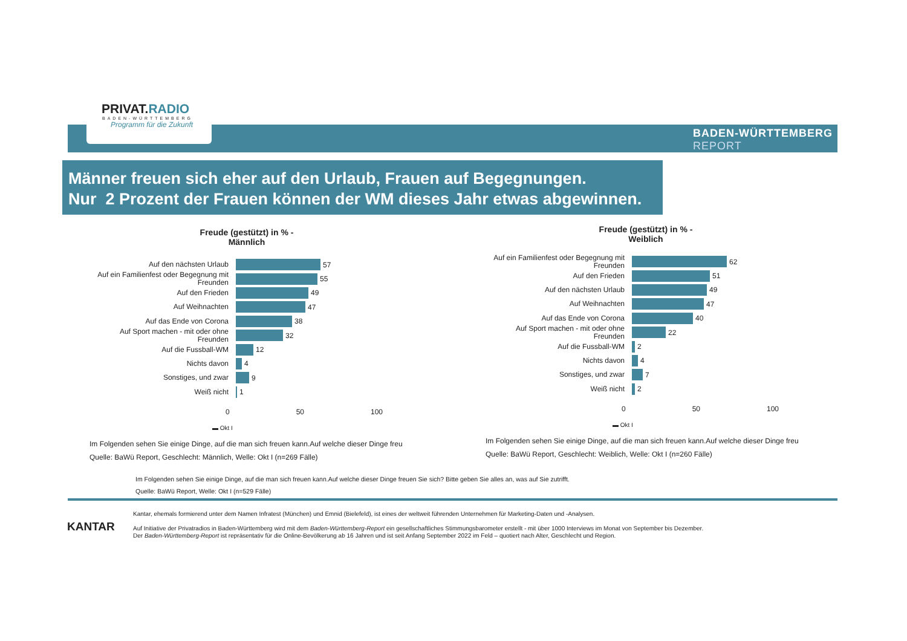PRIVAT.RADIO
BADEN-WÜRTTEMBERG
Programm für die Zukunft
BADEN-WÜRTTEMBERG
REPORT
Männer freuen sich eher auf den Urlaub, Frauen auf Begegnungen.
Nur 2 Prozent der Frauen können der WM dieses Jahr etwas abgewinnen.
Freude (gestützt) in % -
Männlich
Auf den nächsten Urlaub
57
Auf ein Familienfest oder Begegnung mit Freunden
55
Auf den Frieden
49
Auf Weihnachten
47
Auf das Ende von Corona
38
Auf Sport machen - mit oder ohne Freunden
32
Auf die Fussball-WM
12
Nichts davon
4
Sonstiges, und zwar
9
Weiß nicht
1
0 50 100
▬ Okt I
Im Folgenden sehen Sie einige Dinge, auf die man sich freuen kann.Auf welche dieser Dinge freu
Quelle: BaWü Report, Geschlecht: Männlich, Welle: Okt I (n=269 Fälle)
Freude (gestützt) in % -
Weiblich
Auf ein Familienfest oder Begegnung mit Freunden
62
Auf den Frieden
51
Auf den nächsten Urlaub
49
Auf Weihnachten
47
Auf das Ende von Corona
40
Auf Sport machen - mit oder ohne Freunden
22
Auf die Fussball-WM
2
Nichts davon
4
Sonstiges, und zwar
7
Weiß nicht
2
0 50 100
▬ Okt I
Im Folgenden sehen Sie einige Dinge, auf die man sich freuen kann.Auf welche dieser Dinge freu
Quelle: BaWü Report, Geschlecht: Weiblich, Welle: Okt I (n=260 Fälle)
Im Folgenden sehen Sie einige Dinge, auf die man sich freuen kann.Auf welche dieser Dinge freuen Sie sich? Bitte geben Sie alles an, was auf Sie zutrifft.
Quelle: BaWü Report, Welle: Okt I (n=529 Fälle)
KANTAR
Kantar, ehemals formierend unter dem Namen Infratest (München) und Emnid (Bielefeld), ist eines der weltweit führenden Unternehmen für Marketing-Daten und -Analysen.
Auf Initiative der Privatradios in Baden-Württemberg wird mit dem Baden-Württemberg-Report ein gesellschaftliches Stimmungsbarometer erstellt - mit über 1000 Interviews im Monat von September bis Dezember.
Der Baden-Württemberg-Report ist repräsentativ für die Online-Bevölkerung ab 16 Jahren und ist seit Anfang September 2022 im Feld – quotiert nach Alter, Geschlecht und Region.